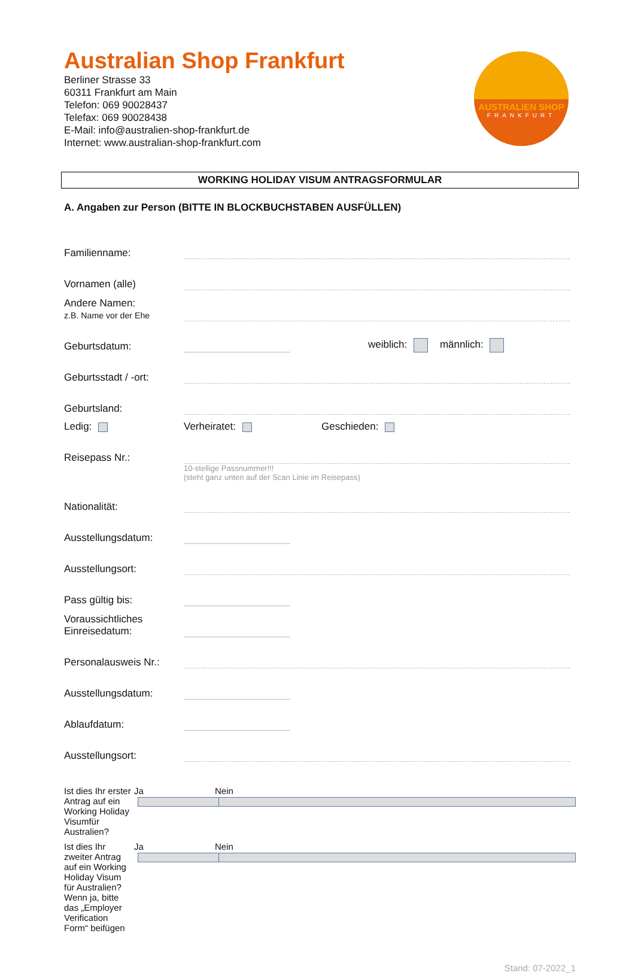Australian Shop Frankfurt
Berliner Strasse 33
60311 Frankfurt am Main
Telefon: 069 90028437
Telefax: 069 90028438
E-Mail: info@australien-shop-frankfurt.de
Internet: www.australian-shop-frankfurt.com
WORKING HOLIDAY VISUM ANTRAGSFORMULAR
A. Angaben zur Person (BITTE IN BLOCKBUCHSTABEN AUSFÜLLEN)
Familienname:
Vornamen (alle)
Andere Namen:
z.B. Name vor der Ehe
Geburtsdatum: weiblich: männlich:
Geburtsstadt / -ort:
Geburtsland:
Ledig: Verheiratet: Geschieden:
Reisepass Nr.:
10-stellige Passnummer!!!
(steht ganz unten auf der Scan Linie im Reisepass)
Nationalität:
Ausstellungsdatum:
Ausstellungsort:
Pass gültig bis:
Voraussichtliches
Einreisedatum:
Personalausweis Nr.:
Ausstellungsdatum:
Ablaufdatum:
Ausstellungsort:
Ist dies Ihr erster Antrag auf ein Working Holiday Visumfür Australien? Ja Nein
Ist dies Ihr zweiter Antrag auf ein Working Holiday Visum für Australien?
Wenn ja, bitte das „Employer Verification Form“ beifügen Ja Nein
Stand: 07-2022_1
AUSTRALIEN SHOP
FRANKFURT